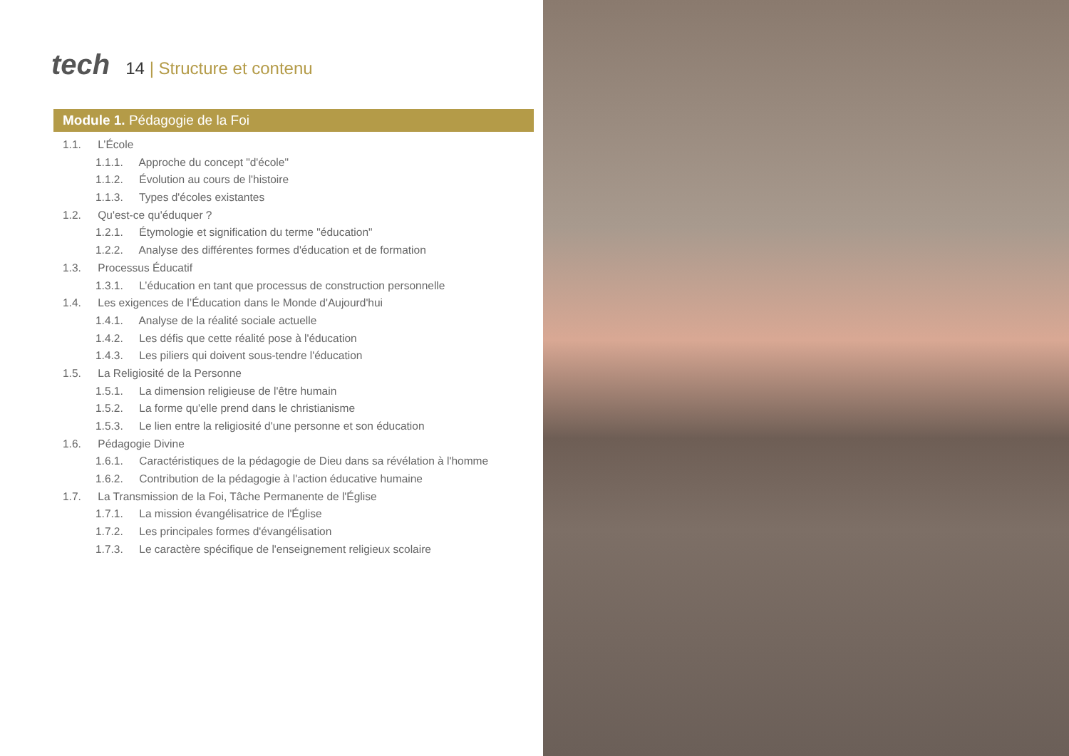tech
14 | Structure et contenu
Module 1. Pédagogie de la Foi
1.1. L’École
1.1.1. Approche du concept "d'école"
1.1.2. Évolution au cours de l'histoire
1.1.3. Types d'écoles existantes
1.2. Qu'est-ce qu'éduquer ?
1.2.1. Étymologie et signification du terme "éducation"
1.2.2. Analyse des différentes formes d'éducation et de formation
1.3. Processus Éducatif
1.3.1. L’éducation en tant que processus de construction personnelle
1.4. Les exigences de l’Éducation dans le Monde d'Aujourd'hui
1.4.1. Analyse de la réalité sociale actuelle
1.4.2. Les défis que cette réalité pose à l'éducation
1.4.3. Les piliers qui doivent sous-tendre l'éducation
1.5. La Religiosité de la Personne
1.5.1. La dimension religieuse de l'être humain
1.5.2. La forme qu'elle prend dans le christianisme
1.5.3. Le lien entre la religiosité d'une personne et son éducation
1.6. Pédagogie Divine
1.6.1. Caractéristiques de la pédagogie de Dieu dans sa révélation à l'homme
1.6.2. Contribution de la pédagogie à l'action éducative humaine
1.7. La Transmission de la Foi, Tâche Permanente de l'Église
1.7.1. La mission évangélisatrice de l'Église
1.7.2. Les principales formes d'évangélisation
1.7.3. Le caractère spécifique de l'enseignement religieux scolaire